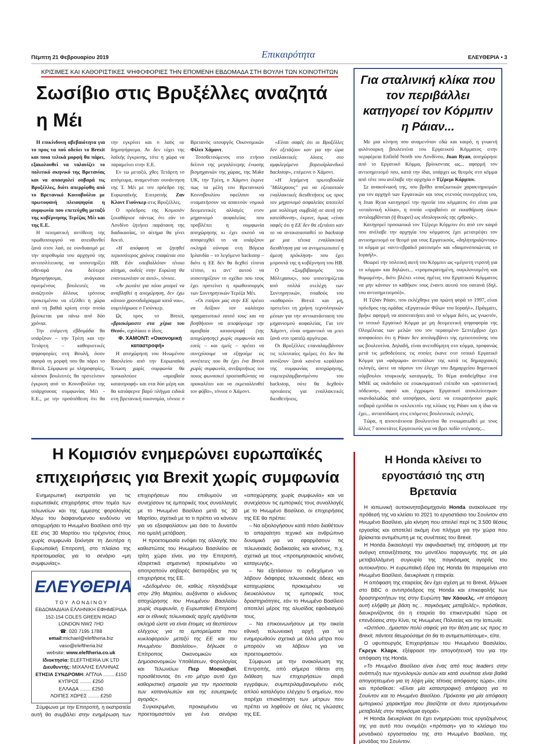Πέμπτη 21 Φεβρουαρίου 2019 Επικαιρότητα ΕΛΕΥΘΕΡΙΑ • 3
ΚΡΙΣΙΜΕΣ ΚΑΙ ΚΑΘΟΡΙΣΤΙΚΕΣ ΨΗΦΟΦΟΡΙΕΣ ΤΗΝ ΕΠΟΜΕΝΗ ΕΒΔΟΜΑΔΑ ΣΤΗ ΒΟΥΛΗ ΤΩΝ ΚΟΙΝΟΤΗΤΩΝ
Σωσίβιο στις Βρυξέλλες αναζητά η Μέι
Η επικίνδυνη αβεβαιότητα για το προς τα πού οδεύει το Brexit και ποια τελικά μορφή θα πάρει, εξακολουθεί να ταλανίζει το πολιτικό σκηνικό της Βρετανίας και να απασχολεί σοβαρά τις Βρυξέλλες, διότι απερρίφθη από το Βρετανικό Κοινοβούλιο με πρωτοφανή πλειοψηφία η συμφωνία που επετεύχθη μεταξύ της κυβέρνησης Τερέζας Μέι και της Ε.Ε.
Η πεισματική αντίθεση της πρωθυπουργού να απευθυνθεί ξανά στον λαό, σε συνδυασμό με την απροθυμία του αρχηγού της αντιπολίτευσης να υποστηρίξει σθεναρά ένα δεύτερο δημοψήφισμα, ανάγκασε ορισμένους βουλευτές να αναζητούν άλλους τρόπους προκειμένου να εξέλθει η χώρα από τη βαθιά κρίση στην οποία βρίσκεται για πάνω από δύο χρόνια.
Την επόμενη εβδομάδα θα υπάρξουν – την Τρίτη και την Τετάρτη – καθοριστικές ψηφοφορίες στη Βουλή, όσον αφορά τη μορφή που θα πάρει το Brexit. Σύμφωνα με πληροφορίες, κάποιοι βουλευτές θα προτείνουν έγκριση από το Κοινοβούλιο της υπάρχουσας συμφωνίας Μέι - Ε.Ε., με την προϋπόθεση ότι θα την εγκρίνει και ο λαός σε δημοψήφισμα. Αν δεν τύχει της λαϊκής έγκρισης, τότε η χώρα να παραμείνει στην Ε.Ε.
Εν τω μεταξύ, χθες Τετάρτη το απόγευμα, αναμενόταν συνάντηση της Τ. Μέι με τον πρόεδρο της Ευρωπαϊκής Επιτροπής Ζαν Κλοντ Γιούνκερ στις Βρυξέλλες.
Ο πρόεδρος της Κομισιόν ξεκαθάρισε πάντως ότι εάν το Λονδίνο ζητήσει παράταση της διαδικασίας, το αίτημα θα γίνει δεκτό.
«Η απόφαση να ζητηθεί περισσότερος χρόνος επαφίεται στο ΗΒ. Εάν υποβαλλόταν τέτοιο αίτημα, ουδείς στην Ευρώπη θα εναντιωνόταν σε αυτό», τόνισε.
«Αν ρωτάτε για πόσο μπορεί να αναβληθεί η αποχώρηση, δεν έχω κάποιο χρονοδιάγραμμα κατά νου», συμπλήρωσε ο Γιούνκερ.
Ως προς το Brexit, «βρισκόμαστε στα χέρια του Θεού», σχολίασε ο ίδιος.
Φ. ΧΑΜΟΝΤ: «Οικονομική καταστροφή»
Η αποχώρηση του Ηνωμένου Βασιλείου από την Ευρωπαϊκή Ένωση χωρίς συμφωνία θα προκαλούσε «αμοιβαία καταστροφή» και στα δύο μέρη και θα κατάφερνε βαρύ πλήγμα ειδικά στη βρετανική οικονομία, τόνισε ο Βρετανός υπουργός Οικονομικών Φίλιπ Χάμοντ.
Τοποθετούμενος στο ετήσιο δείπνο της μεγαλύτερης ένωσης βιομηχανιών της χώρας, της Make UK, την Τρίτη, ο Χάμοντ έκρινε πως τα μέλη του Βρετανικού Κοινοβουλίου οφείλουν να σταματήσουν να απαιτούν νομικά δεσμευτικές αλλαγές στον μηχανισμό ασφαλείας που προβλέπει η συμφωνία αποχώρησης κι έχει σκοπό να αποφευχθεί το να υπάρξουν σκληρά σύνορα στη Βόρεια Ιρλανδία – το λεγόμενο backstop – διότι η ΕΕ δεν θα δεχθεί τίποτα τέτοιο, κι αντ' αυτού να υποστηρίξουν το σχέδιο που τους έχει προτείνει η πρωθυπουργός των Συντηρητικών Τερέζα Μέι.
«Οι εταίροι μας στην ΕΕ πρέπει να δείξουν τον καλύτερο πραγματιστικό εαυτό τους και να βοηθήσουν να αποφύγουμε την αμοιβαία καταστροφή (της αποχώρησης) χωρίς συμφωνία και εσείς – και εμείς – πρέπει να συνεχίσουμε να εξηγούμε τις συνέπειες που θα έχει ένα Brexit χωρίς συμφωνία, ανεξαρτήτως του ποιος φωνασκεί προσπαθώντας να προκαλέσει και να εκμεταλλευθεί τον φόβο», τόνισε ο Χάμοντ.
«Είναι σαφές ότι οι Βρυξέλλες δεν εξετάζουν καν για την ώρα εναλλακτικές λύσεις στο αμφιλεγόμενο βορειοϊρλανδικό backstop», επέμεινε ο Χάμοντ.
«Η λεγόμενη πρωτοβουλία "Μόλτχαους" για να εξεταστούν εναλλακτικές διευθετήσεις ως προς τον μηχανισμό ασφαλείας αποτελεί μια πολύτιμη συμβολή σε αυτή την κατεύθυνση», έκρινε, όμως «είναι σαφές ότι η ΕΕ δεν θα εξετάσει καν το να αντικατασταθεί το backstop με μια τέτοια εναλλακτική διευθέτηση για να αντιμετωπιστεί η άμεση πρόκληση» που έχει μπροστά της η κυβέρνηση του ΗΒ.
Ο «Συμβιβασμός του Μόλτχαους», που υποστηρίζεται από πολλά στελέχη των Συντηρητικών, οπαδούς του «καθαρού» Brexit και μη, προτείνει τη χρήση τεχνολογικών μέσων για την αντικατάσταση του μηχανισμού ασφαλείας. Για τον Χάμοντ, είναι σημαντικό να μπει ξανά στο τραπέζι αργότερα.
Οι Βρυξέλλες επαναλαμβάνουν τις τελευταίες ημέρες ότι δεν θα ανοίξουν ξανά κανένα κεφάλαιο της συμφωνίας αποχώρησης, συμπεριλαμβανομένου του backstop, ούτε θα δεχθούν προτάσεις για εναλλακτικές διευθετήσεις.
Για σταλινική κλίκα που τον περιβάλλει κατηγορεί τον Κόρμπιν η Ράιαν...
Με μια κίνηση που αναμενόταν εδώ και καιρό, η γνωστή φιλότουρκη βουλευτίνα του Εργατικού Κόμματος στην περιφέρεια Enfield North του Λονδίνου, Joan Ryan, αποχώρησε από το Εργατικό Κόμμα, βρίσκοντας ως... αφορμή τον αντισημιτισμό που, κατά την ίδια, υπάρχει ως θεσμός στο κόμμα από τότε που ανέλαβε την αρχηγία ο Τζέρεμι Κόρμπιν.
Σε ανακοίνωσή της, που βρίθει απαξιωτικών χαρακτηρισμών για τον αρχηγό των Εργατικών και τους στενούς συνεργάτες του, η Joan Ryan κατηγορεί την ηγεσία του κόμματος ότι είναι μια «σταλινική κλίκα», η οποία «προβαίνει σε εκκαθάριση όσων αντιλαμβάνεται (ή θεωρεί) ως ιδεολογικούς της εχθρούς».
Κατηγορεί προσωπικά τον Τζέρεμι Κόρμπιν ότι από τον καιρό που ανέλαβε την αρχηγία του κόμματος έχει μετατρέψει τον αντισημιτισμό σε θεσμό για τους Εργατικούς, «δηλητηριάζοντας» το κόμμα με «αντι-εβραϊκό ρατσισμό» και «δαιμονοποιώντας το Ισραήλ».
Θεωρεί την πολιτική αυτή του Κόρμπιν ως «μέγιστη ντροπή για το κόμμα» και δηλώνει... «τρομοκρατημένη, συγκλονισμένη και θυμωμένη», διότι βλέπει «τους ηγέτες του Εργατικού Κόμματος να μην κάνουν το καθήκον τους έναντι αυτού του σατανά (δηλ. του αντισημιτισμού)».
Η Τζόαν Ράιαν, που εκλέχθηκε για πρώτη φορά το 1997, είναι πρόεδρος της ομάδας «Εργατικών Φίλων του Ισραήλ». Πράγματι, βρήκε αφορμή να αποστατήσει από το κόμμα διότι, ως γνωστόν, το τοπικό Εργατικό Κόμμα με μη δεσμευτική ψηφοφορία της Ολομέλειας των μελών του τον περασμένο Σεπτέμβριο έχει αποφασίσει ότι η Ράιαν δεν απολαμβάνει της εμπιστοσύνης του ως βουλευτίνα. Δηλαδή, είναι ανεπιθύμητη στο κόμμα, προφανώς μετά τις μεθοδεύσεις τις οποίες έκανε στο τοπικό Εργατικό Κόμμα για «φάγωμα» αντιπάλων της κατά τις δημαρχιακές εκλογές, ώστε να πάρουν τον έλεγχο του Δημαρχείου δημοτικοί σύμβουλοι τουρκικής καταγωγής. Το θέμα αναδείχθηκε στα ΜΜΕ ως σκάνδαλο σε εσωκομματικό επίπεδο και «ρατσιστική πόδευση», αφού και έγχρωμοι Εργατικοί αποκλείστηκαν σκανδαλωδώς από υποψήφιοι, ώστε να επικρατήσουν χωρίς σοβαρά εμπόδια οι «εκλεκτοί» της κλίκας της Ράιαν και η ίδια να έχει... ανταπόδωση στις επόμενες βουλευτικές εκλογές.
Τώρα, η αποστάτισσα βουλευτίνα θα ενσωματωθεί με τους άλλες 7 αποστάτες Εργατικούς για να βρει πεδίο στέγασης...
Η Κομισιόν ενημερώνει ευρωπαϊκές επιχειρήσεις για Brexit χωρίς συμφωνία
Ενημερωτική εκστρατεία για τις ευρωπαϊκές επιχειρήσεις στον τομέα των τελωνείων και της έμμεσης φορολογίας λόγω του διαφαινόμενου κινδύνου να αποχωρήσει το Ηνωμένο Βασίλειο από την ΕΕ στις 30 Μαρτίου του τρέχοντος έτους χωρίς συμφωνία ξεκίνησε τη Δευτέρα η Ευρωπαϊκή Επιτροπή, στο πλαίσιο της προετοιμασίας για το σενάριο «μη συμφωνίας».
ΕΛΕΥΘΕΡΙΑ
Τ Ο Υ Λ Ο Ν Δ Ι Ν Ο Υ
ΕΒΔΟΜΑΔΙΑΙΑ ΕΛΛΗΝΙΚΗ ΕΦΗΜΕΡΙΔΑ
152-154 COLES GREEN ROAD
LONDON NW2 7HD
☎: 020 7195 1788
email:michael@eleftheria.biz
vaso@eleftheria.biz
website: www.eleftheria.co.uk
Ιδιοκτησία: ELEFTHERIA UK LTD
Διευθυντής: ΜΙΧΑΛΗΣ ΕΛΛΗΝΑΣ
ΕΤΗΣΙΑ ΣΥΝΔΡΟΜΗ: ΑΓΓΛΙΑ ........ £150
ΚΥΠΡΟΣ ........ £250
ΕΛΛΑΔΑ ........ £250
ΛΟΙΠΕΣ ΧΩΡΕΣ ........ £250
Σύμφωνα με την Επιτροπή, η εκστρατεία αυτή θα συμβάλει στην ενημέρωση των επιχειρήσεων που επιθυμούν να συνεχίσουν τις εμπορικές τους συναλλαγές με το Ηνωμένο Βασίλειο μετά τις 30 Μαρτίου, σχετικά με το τι πρέπει να κάνουν για να εξασφαλίσουν μια όσο το δυνατόν πιο ομαλή μετάβαση.
Η προετοιμασία ενόψει της αλλαγής του καθεστώτος του Ηνωμένου Βασιλείου σε τρίτη χώρα είναι, για την Επιτροπή, εξαιρετικά σημαντική προκειμένου να αποτραπούν σοβαρές διαταράξεις για τις επιχειρήσεις της ΕΕ.
«Δεδομένου ότι, καθώς πλησιάζουμε στην 29η Μαρτίου, αυξάνεται ο κίνδυνος αποχώρησης του Ηνωμένου Βασιλείου χωρίς συμφωνία, η Ευρωπαϊκή Επιτροπή και οι εθνικές τελωνειακές αρχές εργάζονται σκληρά ώστε να είναι έτοιμες να θεσπίσουν ελέγχους για τα εμπορεύματα που κυκλοφορούν μεταξύ της ΕΕ και του Ηνωμένου Βασιλείου», δήλωσε ο Επίτροπος Οικονομικών και Δημοσιονομικών Υποθέσεων, Φορολογίας και Τελωνείων Πιερ Μοσκοβισί, προσθέτοντας ότι «το μέτρο αυτό έχει καθοριστική σημασία για την προστασία των καταναλωτών και της εσωτερικής αγοράς».
Συγκεκριμένα, προκειμένου να προετοιμαστούν για ένα σενάριο «αποχώρησης χωρίς συμφωνία» και να συνεχίσουν τις εμπορικές τους συναλλαγές με το Ηνωμένο Βασίλειο, οι επιχειρήσεις της ΕΕ θα πρέπει:
– Να αξιολογήσουν κατά πόσο διαθέτουν το απαραίτητο τεχνικό και ανθρώπινο δυναμικό για να εφαρμόσουν τις τελωνειακές διαδικασίες και κανόνες, π.χ. σχετικά με τους «προτιμησιακούς κανόνες καταγωγής».
– Να εξετάσουν το ενδεχόμενο να λάβουν διάφορες τελωνειακές άδειες και καταχωρίσεις προκειμένου να διευκολύνουν τις εμπορικές τους δραστηριότητες, εάν το Ηνωμένο Βασίλειο αποτελεί μέρος της αλυσίδας εφοδιασμού τους.
– Να επικοινωνήσουν με την οικεία εθνική τελωνειακή αρχή για να ενημερωθούν σχετικά με άλλα μέτρα που μπορούν να λάβουν για να προετοιμαστούν.
Σύμφωνα με την ανακοίνωση της Επιτροπής, από σήμερα τίθεται στη διάθεση των επιχειρήσεων σειρά εγγράφων, συμπεριλαμβανομένου ενός απλού καταλόγου ελέγχου 5 σημείων, που παρέχει επισκόπηση των μέτρων που πρέπει να ληφθούν σε όλες τις γλώσσες της ΕΕ.
Η Honda κλείνει το εργοστάσιό της στη Βρετανία
Η ιαπωνική αυτοκινητοβιομηχανία Honda ανακοίνωσε την πρόθεσή της να κλείσει το 2021 το εργοστάσιο του Σουίντον στο Ηνωμένο Βασίλειο, μία κίνηση που απειλεί περί τις 3.500 θέσεις εργασίας και αποτελεί ακόμη ένα πλήγμα για την χώρα που βρίσκεται αντιμέτωπη με τις συνέπειες του Brexit.
Η Honda δικαιολογεί την αιφνιδιαστική της απόφαση με την ανάγκη επανεξέτασης του μοντέλου παραγωγής της σε μία μεταβαλλόμενη συγκυρία της παγκόσμιας αγοράς του αυτοκινήτου. Η ευρωπαϊκή έδρα της Honda θα παραμείνει στο Ηνωμένο Βασίλειο, διευκρίνισε η εταιρεία.
Η απόφαση της εταιρείας δεν έχει σχέση με το Brexit, δήλωσε στο BBC ο αντιπρόεδρος της Honda και επικεφαλής των δραστηριοτήτων της στην Ευρώπη Ίαν Χάουελς. «Η απόφαση αυτή ελήφθη με βάση τις... παγκόσμιες μεταβολές», πρόσθεσε, διευκρινίζοντας ότι η εταιρεία θα επικεντρωθεί τώρα σε επενδύσεις στην Κίνα, τις Ηνωμένες Πολιτείες και την Ιαπωνία.
«Ωστόσο...ήμασταν πολύ σαφείς για την θέση μας ως προς το Brexit, πάντοτε θεωρούσαμε ότι θα το αντιμετωπίσουμε», είπε.
Ο υφυπουργός Επιχειρήσεων του Ηνωμένου Βασιλείου, Γκρεγκ Κλαρκ, εξέφρασε την απογοήτευσή του για την απόφαση της Honda.
«Το Ηνωμένο Βασίλειο είναι ένας από τους leaders στην ανάπτυξη των τεχνολογιών αυτών και κατά συνέπεια είναι βαθιά απογοητευμένο για τη λήψη μίας τέτοιας απόφασης τώρα», είπε και πρόσθεσε: «Είναι μία καταστροφική απόφαση για το Σουίντον και το Ηνωμένο Βασίλειο. Πρόκειται για μία απόφαση εμπορικού χαρακτήρα που βασίζεται σε άνευ προηγουμένου μεταβολές στην παγκόσμια αγορά».
Η Honda διευκρίνισε ότι έχει ενημερώσει τους εργαζομένους της για αυτό που ονομάζει «πρόταση» για το κλείσιμο του μοναδικού εργοστασίου της στο Ηνωμένο Βασίλειο, της μονάδας του Σουίντον.